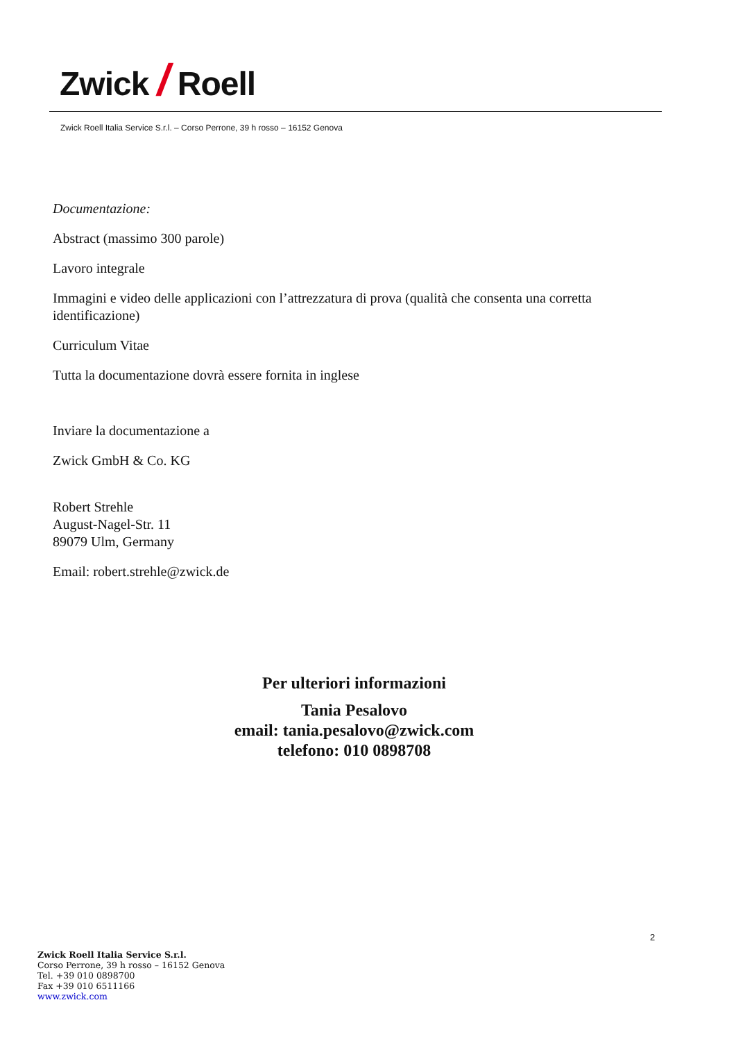Zwick / Roell
Zwick Roell Italia Service S.r.l. – Corso Perrone, 39 h rosso – 16152 Genova
Documentazione:
Abstract (massimo 300 parole)
Lavoro integrale
Immagini e video delle applicazioni con l’attrezzatura di prova (qualità che consenta una corretta identificazione)
Curriculum Vitae
Tutta la documentazione dovrà essere fornita in inglese
Inviare la documentazione a
Zwick GmbH & Co. KG
Robert Strehle
August-Nagel-Str. 11
89079 Ulm, Germany
Email: robert.strehle@zwick.de
Per ulteriori informazioni
Tania Pesalovo
email: tania.pesalovo@zwick.com
telefono: 010 0898708
2
Zwick Roell Italia Service S.r.l.
Corso Perrone, 39 h rosso – 16152 Genova
Tel. +39 010 0898700
Fax +39 010 6511166
www.zwick.com